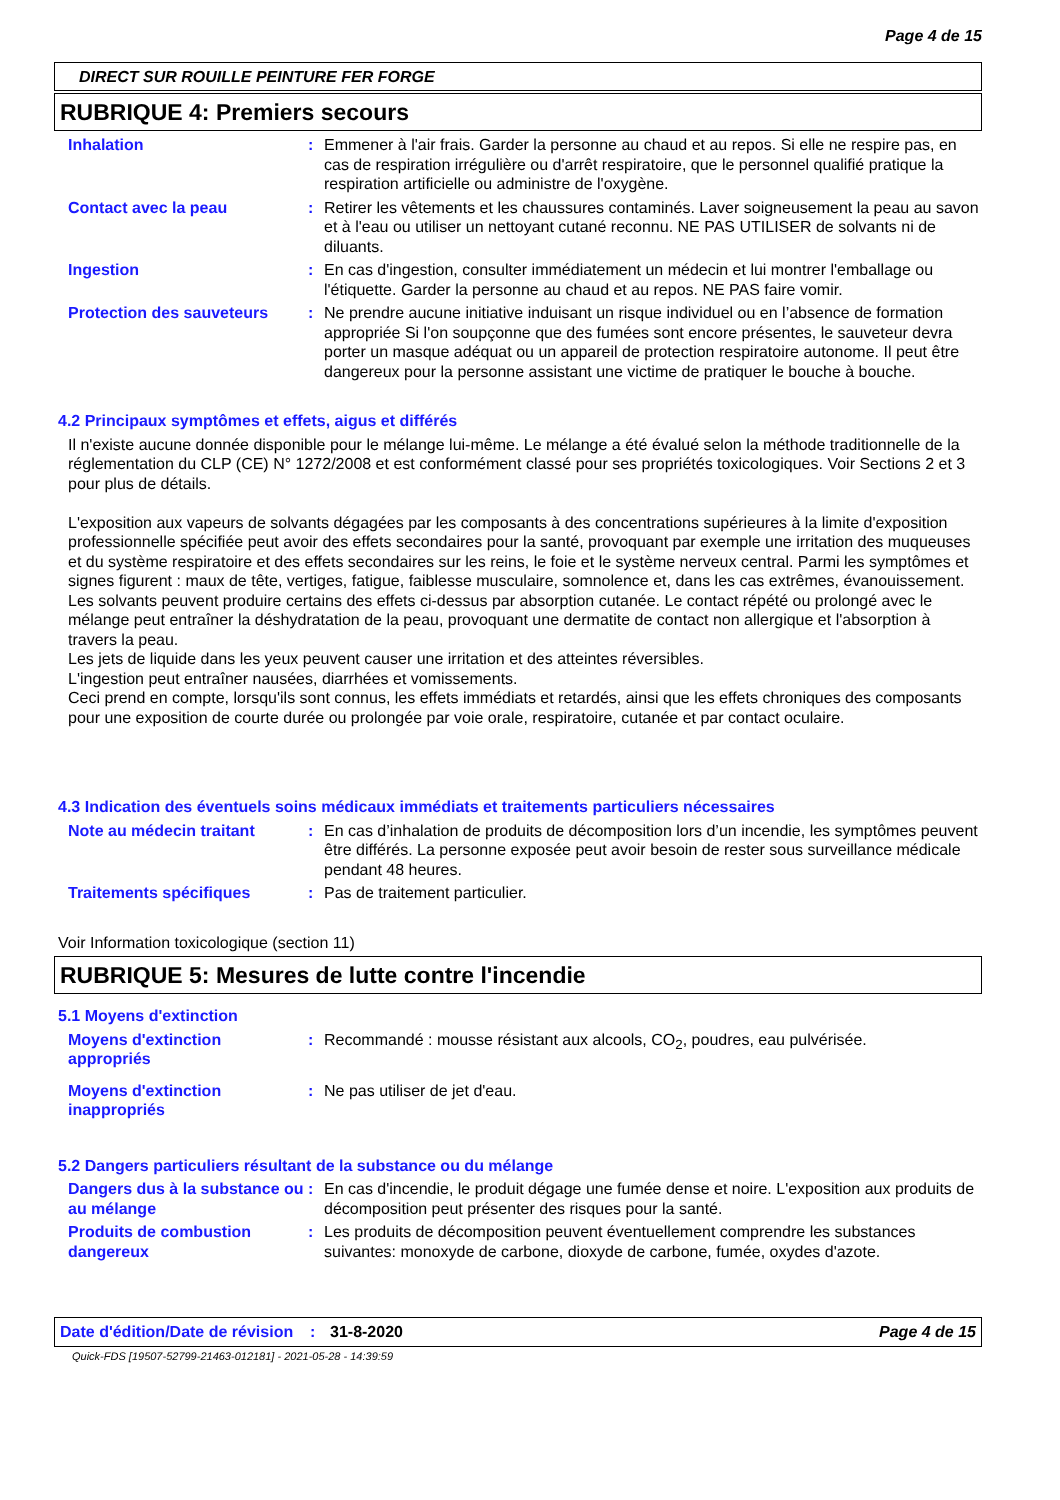Page 4 de 15
DIRECT SUR ROUILLE PEINTURE FER FORGE
RUBRIQUE 4: Premiers secours
Inhalation : Emmener à l'air frais. Garder la personne au chaud et au repos. Si elle ne respire pas, en cas de respiration irrégulière ou d'arrêt respiratoire, que le personnel qualifié pratique la respiration artificielle ou administre de l'oxygène.
Contact avec la peau : Retirer les vêtements et les chaussures contaminés. Laver soigneusement la peau au savon et à l'eau ou utiliser un nettoyant cutané reconnu. NE PAS UTILISER de solvants ni de diluants.
Ingestion : En cas d'ingestion, consulter immédiatement un médecin et lui montrer l'emballage ou l'étiquette. Garder la personne au chaud et au repos. NE PAS faire vomir.
Protection des sauveteurs : Ne prendre aucune initiative induisant un risque individuel ou en l’absence de formation appropriée Si l'on soupçonne que des fumées sont encore présentes, le sauveteur devra porter un masque adéquat ou un appareil de protection respiratoire autonome. Il peut être dangereux pour la personne assistant une victime de pratiquer le bouche à bouche.
4.2 Principaux symptômes et effets, aigus et différés
Il n'existe aucune donnée disponible pour le mélange lui-même. Le mélange a été évalué selon la méthode traditionnelle de la réglementation du CLP (CE) N° 1272/2008 et est conformément classé pour ses propriétés toxicologiques. Voir Sections 2 et 3 pour plus de détails.
L'exposition aux vapeurs de solvants dégagées par les composants à des concentrations supérieures à la limite d'exposition professionnelle spécifiée peut avoir des effets secondaires pour la santé, provoquant par exemple une irritation des muqueuses et du système respiratoire et des effets secondaires sur les reins, le foie et le système nerveux central. Parmi les symptômes et signes figurent : maux de tête, vertiges, fatigue, faiblesse musculaire, somnolence et, dans les cas extrêmes, évanouissement.
Les solvants peuvent produire certains des effets ci-dessus par absorption cutanée. Le contact répété ou prolongé avec le mélange peut entraîner la déshydratation de la peau, provoquant une dermatite de contact non allergique et l'absorption à travers la peau.
Les jets de liquide dans les yeux peuvent causer une irritation et des atteintes réversibles.
L'ingestion peut entraîner nausées, diarrhées et vomissements.
Ceci prend en compte, lorsqu'ils sont connus, les effets immédiats et retardés, ainsi que les effets chroniques des composants pour une exposition de courte durée ou prolongée par voie orale, respiratoire, cutanée et par contact oculaire.
4.3 Indication des éventuels soins médicaux immédiats et traitements particuliers nécessaires
Note au médecin traitant : En cas d’inhalation de produits de décomposition lors d’un incendie, les symptômes peuvent être différés. La personne exposée peut avoir besoin de rester sous surveillance médicale pendant 48 heures.
Traitements spécifiques : Pas de traitement particulier.
Voir Information toxicologique (section 11)
RUBRIQUE 5: Mesures de lutte contre l'incendie
5.1 Moyens d'extinction
Moyens d'extinction appropriés
: Recommandé : mousse résistant aux alcools, CO<sub>2</sub>, poudres, eau pulvérisée.
Moyens d'extinction inappropriés
: Ne pas utiliser de jet d'eau.
5.2 Dangers particuliers résultant de la substance ou du mélange
Dangers dus à la substance ou au mélange
: En cas d'incendie, le produit dégage une fumée dense et noire. L'exposition aux produits de décomposition peut présenter des risques pour la santé.
Produits de combustion dangereux
: Les produits de décomposition peuvent éventuellement comprendre les substances suivantes: monoxyde de carbone, dioxyde de carbone, fumée, oxydes d'azote.
Date d'édition/Date de révision
: 31-8-2020 Page 4 de 15
Quick-FDS [19507-52799-21463-012181] - 2021-05-28 - 14:39:59